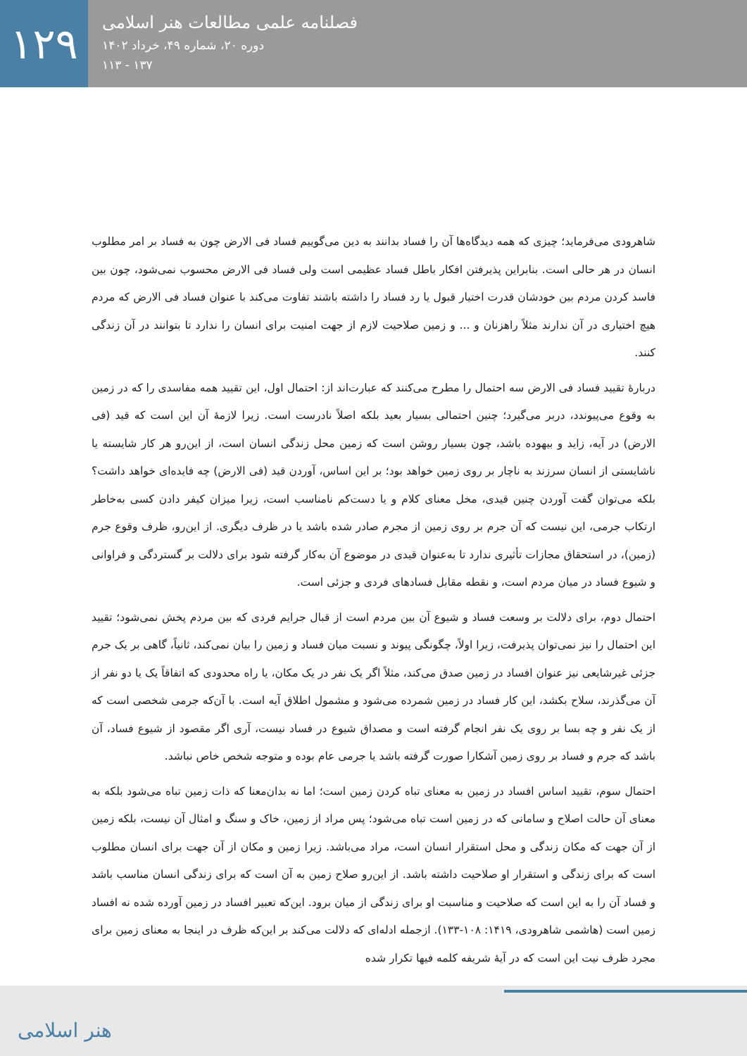۱۲۹
فصلنامه علمی مطالعات هنر اسلامی
دوره ۲۰، شماره ۴۹، خرداد ۱۴۰۲
۱۳۷ - ۱۱۳
شاهرودی می‌فرماید؛ چیزی که همه دیدگاه‌ها آن را فساد بدانند به دین می‌گوییم فساد فی الارض چون به فساد بر امر مطلوب انسان در هر حالی است. بنابراین پذیرفتن افکار باطل فساد عظیمی است ولی فساد فی الارض محسوب نمی‌شود، چون بین فاسد کردن مردم بین خودشان قدرت اختیار قبول یا رد فساد را داشته باشند تفاوت می‌کند با عنوان فساد فی الارض که مردم هیچ اختیاری در آن ندارند مثلاً راهزنان و ... و زمین صلاحیت لازم از جهت امنیت برای انسان را ندارد تا بتوانند در آن زندگی کنند.
دربارهٔ تقیید فساد فی الارض سه احتمال را مطرح می‌کنند که عبارت‌اند از: احتمال اول، این تقیید همه مفاسدی را که در زمین به وقوع می‌پیوندد، دربر می‌گیرد؛ چنین احتمالی بسیار بعید بلکه اصلاً نادرست است. زیرا لازمهٔ آن این است که قید (فی الارض) در آیه، زاید و بیهوده باشد، چون بسیار روشن است که زمین محل زندگی انسان است، از این‌رو هر کار شایسته یا ناشایستی از انسان سرزند به ناچار بر روی زمین خواهد بود؛ بر این اساس، آوردن قید (فی الارض) چه فایده‌ای خواهد داشت؟ بلکه می‌توان گفت آوردن چنین قیدی، مخل معنای کلام و یا دست‌کم نامناسب است، زیرا میزان کیفر دادن کسی به‌خاطر ارتکاب جرمی، این نیست که آن جرم بر روی زمین از مجرم صادر شده باشد یا در ظرف دیگری. از این‌رو، ظرف وقوع جرم (زمین)، در استحقاق مجازات تأثیری ندارد تا به‌عنوان قیدی در موضوع آن به‌کار گرفته شود برای دلالت بر گستردگی و فراوانی و شیوع فساد در میان مردم است، و نقطه مقابل فسادهای فردی و جزئی است.
احتمال دوم، برای دلالت بر وسعت فساد و شیوع آن بین مردم است از قبال جرایم فردی که بین مردم پخش نمی‌شود؛ تقیید این احتمال را نیز نمی‌توان پذیرفت، زیرا اولاً، چگونگی پیوند و نسبت میان فساد و زمین را بیان نمی‌کند، ثانیاً، گاهی بر یک جرم جزئی غیرشایعی نیز عنوان افساد در زمین صدق می‌کند، مثلاً اگر یک نفر در یک مکان، یا راه محدودی که اتفاقاً یک یا دو نفر از آن می‌گذرند، سلاح بکشد، این کار فساد در زمین شمرده می‌شود و مشمول اطلاق آیه است. با آن‌که جرمی شخصی است که از یک نفر و چه بسا بر روی یک نفر انجام گرفته است و مصداق شیوع در فساد نیست، آری اگر مقصود از شیوع فساد، آن باشد که جرم و فساد بر روی زمین آشکارا صورت گرفته باشد یا جرمی عام بوده و متوجه شخص خاص نباشد.
احتمال سوم، تقیید اساس افساد در زمین به معنای تباه کردن زمین است؛ اما نه بدان‌معنا که ذات زمین تباه می‌شود بلکه به معنای آن حالت اصلاح و سامانی که در زمین است تباه می‌شود؛ پس مراد از زمین، خاک و سنگ و امثال آن نیست، بلکه زمین از آن جهت که مکان زندگی و محل استقرار انسان است، مراد می‌باشد. زیرا زمین و مکان از آن جهت برای انسان مطلوب است که برای زندگی و استقرار او صلاحیت داشته باشد. از این‌رو صلاح زمین به آن است که برای زندگی انسان مناسب باشد و فساد آن را به این است که صلاحیت و مناسبت او برای زندگی از میان برود. این‌که تعبیر افساد در زمین آورده شده نه افساد زمین است (هاشمی شاهرودی، ۱۴۱۹: ۱۰۸-۱۳۳). ازجمله ادله‌ای که دلالت می‌کند بر این‌که ظرف در اینجا به معنای زمین برای مجرد ظرف نیت این است که در آیهٔ شریفه کلمه فیها تکرار شده
هنر اسلامی